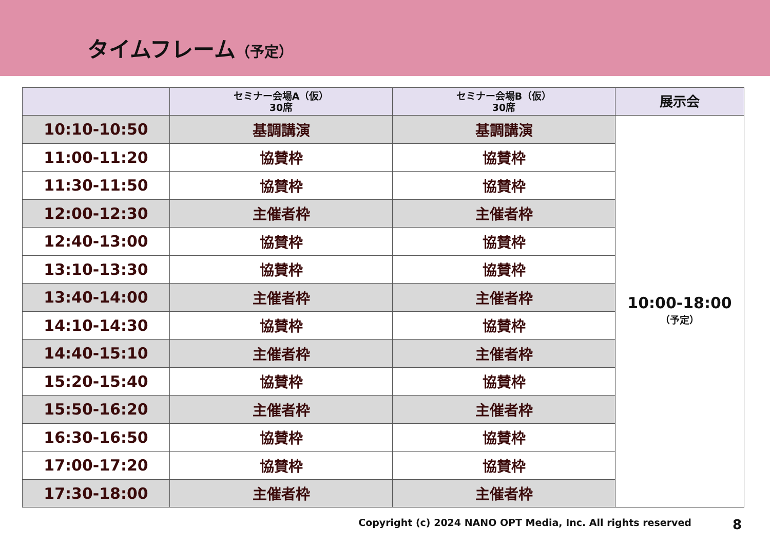タイムフレーム（予定）
| | セミナー会場A（仮） 30席 | セミナー会場B（仮） 30席 | 展示会 |
| --- | --- | --- | --- |
| 10:10-10:50 | 基調講演 | 基調講演 | 10:00-18:00 （予定） |
| 11:00-11:20 | 協賛枠 | 協賛枠 | |
| 11:30-11:50 | 協賛枠 | 協賛枠 | |
| 12:00-12:30 | 主催者枠 | 主催者枠 | |
| 12:40-13:00 | 協賛枠 | 協賛枠 | |
| 13:10-13:30 | 協賛枠 | 協賛枠 | |
| 13:40-14:00 | 主催者枠 | 主催者枠 | |
| 14:10-14:30 | 協賛枠 | 協賛枠 | |
| 14:40-15:10 | 主催者枠 | 主催者枠 | |
| 15:20-15:40 | 協賛枠 | 協賛枠 | |
| 15:50-16:20 | 主催者枠 | 主催者枠 | |
| 16:30-16:50 | 協賛枠 | 協賛枠 | |
| 17:00-17:20 | 協賛枠 | 協賛枠 | |
| 17:30-18:00 | 主催者枠 | 主催者枠 | |
Copyright (c) 2024 NANO OPT Media, Inc. All rights reserved 8